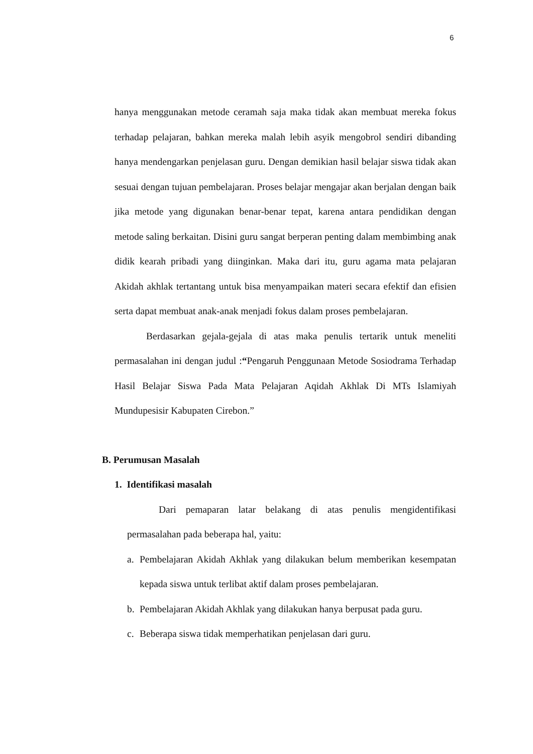6
hanya menggunakan metode ceramah saja maka tidak akan membuat mereka fokus terhadap pelajaran, bahkan mereka malah lebih asyik mengobrol sendiri dibanding hanya mendengarkan penjelasan guru. Dengan demikian hasil belajar siswa tidak akan sesuai dengan tujuan pembelajaran. Proses belajar mengajar akan berjalan dengan baik jika metode yang digunakan benar-benar tepat, karena antara pendidikan dengan metode saling berkaitan. Disini guru sangat berperan penting dalam membimbing anak didik kearah pribadi yang diinginkan. Maka dari itu, guru agama mata pelajaran Akidah akhlak tertantang untuk bisa menyampaikan materi secara efektif dan efisien serta dapat membuat anak-anak menjadi fokus dalam proses pembelajaran.
Berdasarkan gejala-gejala di atas maka penulis tertarik untuk meneliti permasalahan ini dengan judul :“Pengaruh Penggunaan Metode Sosiodrama Terhadap Hasil Belajar Siswa Pada Mata Pelajaran Aqidah Akhlak Di MTs Islamiyah Mundupesisir Kabupaten Cirebon.”
B. Perumusan Masalah
1. Identifikasi masalah
Dari pemaparan latar belakang di atas penulis mengidentifikasi permasalahan pada beberapa hal, yaitu:
a. Pembelajaran Akidah Akhlak yang dilakukan belum memberikan kesempatan kepada siswa untuk terlibat aktif dalam proses pembelajaran.
b. Pembelajaran Akidah Akhlak yang dilakukan hanya berpusat pada guru.
c. Beberapa siswa tidak memperhatikan penjelasan dari guru.